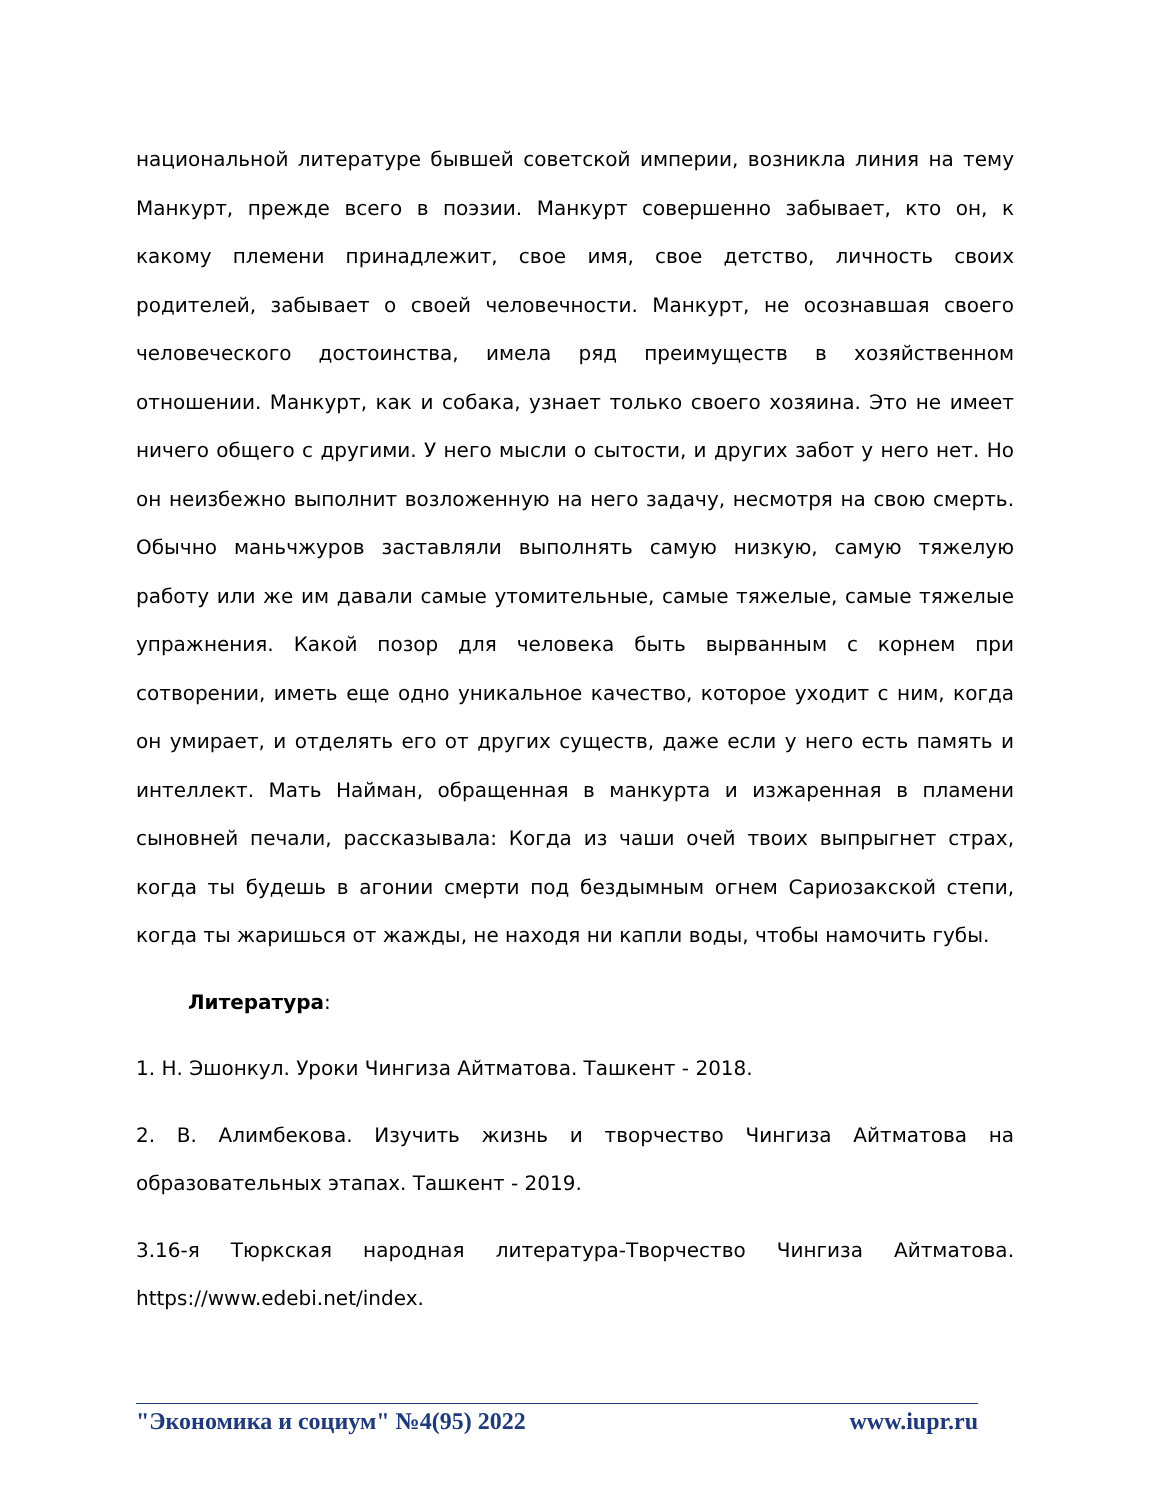национальной литературе бывшей советской империи, возникла линия на тему Манкурт, прежде всего в поэзии. Манкурт совершенно забывает, кто он, к какому племени принадлежит, свое имя, свое детство, личность своих родителей, забывает о своей человечности. Манкурт, не осознавшая своего человеческого достоинства, имела ряд преимуществ в хозяйственном отношении. Манкурт, как и собака, узнает только своего хозяина. Это не имеет ничего общего с другими. У него мысли о сытости, и других забот у него нет. Но он неизбежно выполнит возложенную на него задачу, несмотря на свою смерть. Обычно маньчжуров заставляли выполнять самую низкую, самую тяжелую работу или же им давали самые утомительные, самые тяжелые, самые тяжелые упражнения. Какой позор для человека быть вырванным с корнем при сотворении, иметь еще одно уникальное качество, которое уходит с ним, когда он умирает, и отделять его от других существ, даже если у него есть память и интеллект. Мать Найман, обращенная в манкурта и изжаренная в пламени сыновней печали, рассказывала: Когда из чаши очей твоих выпрыгнет страх, когда ты будешь в агонии смерти под бездымным огнем Сариозакской степи, когда ты жаришься от жажды, не находя ни капли воды, чтобы намочить губы.
Литература:
1. Н. Эшонкул. Уроки Чингиза Айтматова. Ташкент - 2018.
2. В. Алимбекова. Изучить жизнь и творчество Чингиза Айтматова на образовательных этапах. Ташкент - 2019.
3.16-я Тюркская народная литература-Творчество Чингиза Айтматова. https://www.edebi.net/index.
"Экономика и социум" №4(95) 2022 www.iupr.ru